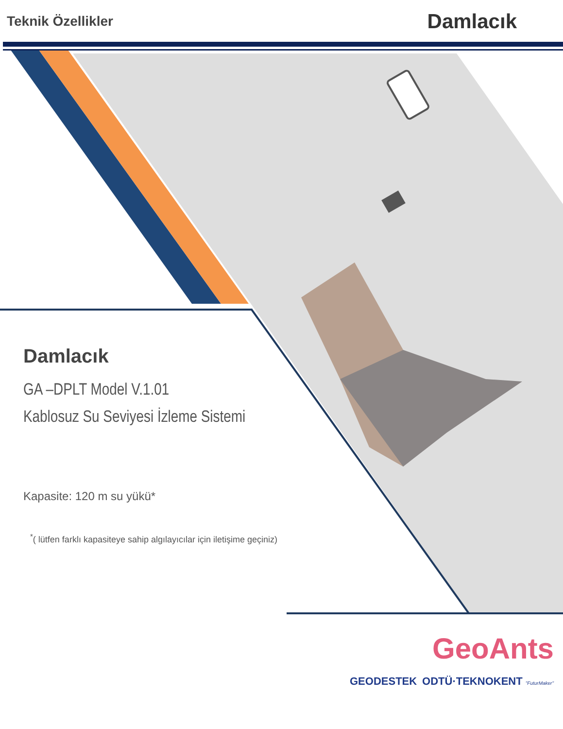Teknik Özellikler Damlacık
Damlacık
GA –DPLT Model V.1.01
Kablosuz Su Seviyesi İzleme Sistemi
Kapasite: 120 m su yükü*
<sup>*</sup> ( lütfen farklı kapasiteye sahip algılayıcılar için iletişime geçiniz)
GeoAnts
GEODESTEK ODTÜ·TEKNOKENT "FuturMaker"